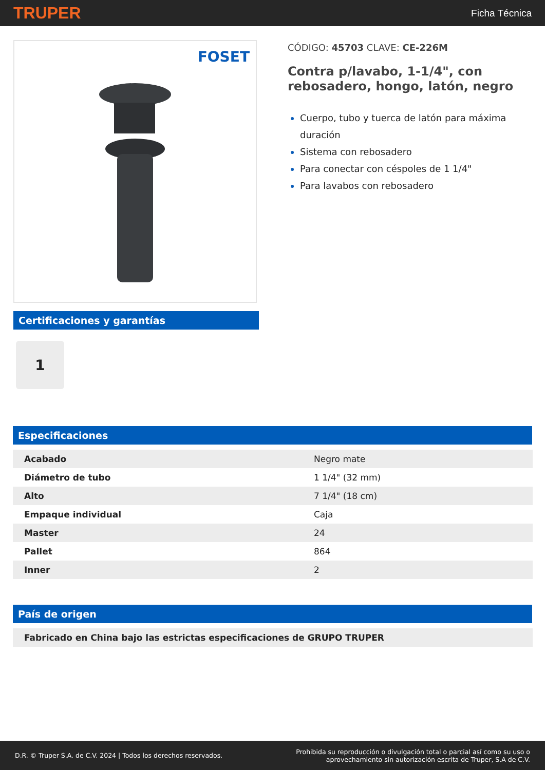TRUPER Ficha Técnica
FOSET
Certificaciones y garantías
1
CÓDIGO: 45703 CLAVE: CE-226M
Contra p/lavabo, 1-1/4", con rebosadero, hongo, latón, negro
Cuerpo, tubo y tuerca de latón para máxima duración
Sistema con rebosadero
Para conectar con céspoles de 1 1/4"
Para lavabos con rebosadero
Especificaciones
| Acabado | Negro mate |
| Diámetro de tubo | 1 1/4" (32 mm) |
| Alto | 7 1/4" (18 cm) |
| Empaque individual | Caja |
| Master | 24 |
| Pallet | 864 |
| Inner | 2 |
País de origen
| Fabricado en China bajo las estrictas especificaciones de GRUPO TRUPER |
D.R. © Truper S.A. de C.V. 2024 | Todos los derechos reservados. Prohibida su reproducción o divulgación total o parcial así como su uso o
aprovechamiento sin autorización escrita de Truper, S.A de C.V.